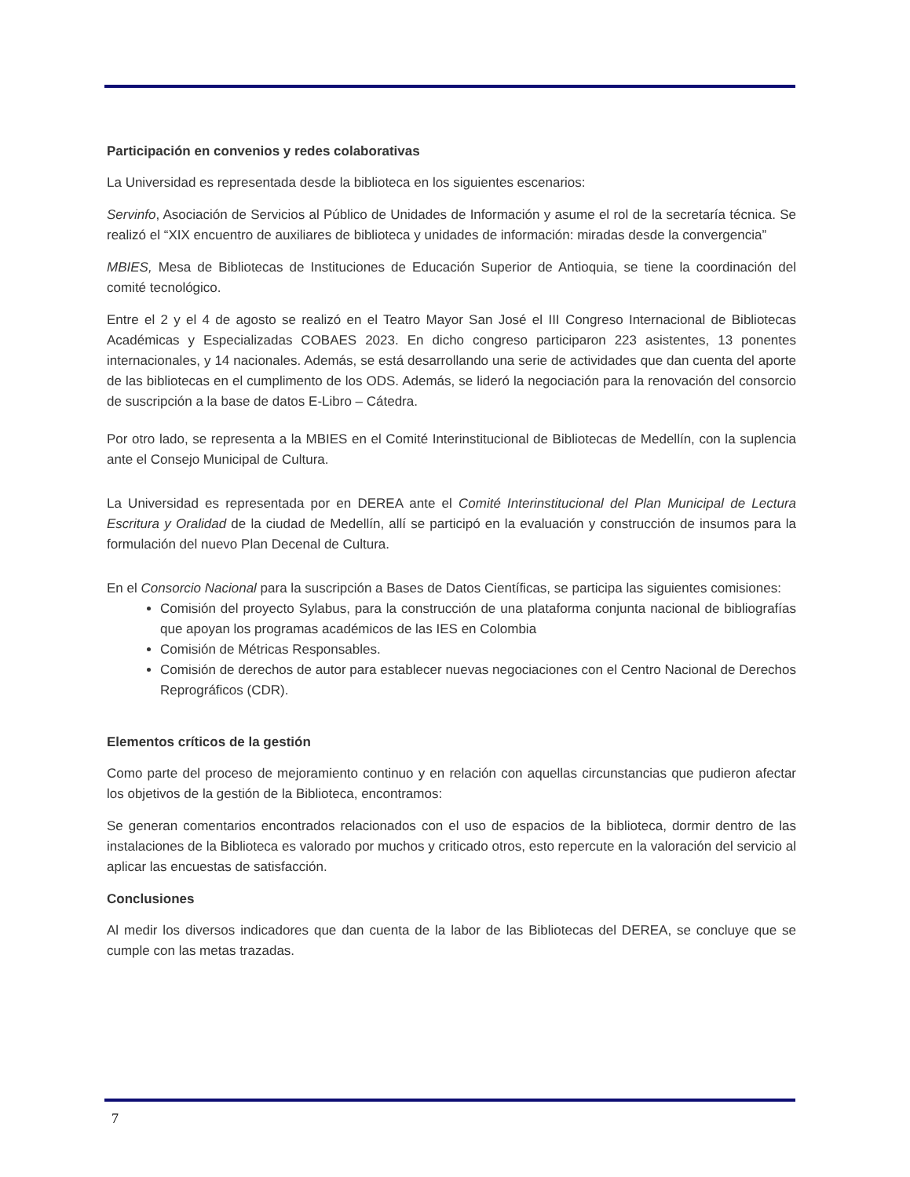Participación en convenios y redes colaborativas
La Universidad es representada desde la biblioteca en los siguientes escenarios:
Servinfo, Asociación de Servicios al Público de Unidades de Información y asume el rol de la secretaría técnica. Se realizó el “XIX encuentro de auxiliares de biblioteca y unidades de información: miradas desde la convergencia”
MBIES, Mesa de Bibliotecas de Instituciones de Educación Superior de Antioquia, se tiene la coordinación del comité tecnológico.
Entre el 2 y el 4 de agosto se realizó en el Teatro Mayor San José el III Congreso Internacional de Bibliotecas Académicas y Especializadas COBAES 2023. En dicho congreso participaron 223 asistentes, 13 ponentes internacionales, y 14 nacionales. Además, se está desarrollando una serie de actividades que dan cuenta del aporte de las bibliotecas en el cumplimento de los ODS. Además, se lideró la negociación para la renovación del consorcio de suscripción a la base de datos E-Libro – Cátedra.
Por otro lado, se representa a la MBIES en el Comité Interinstitucional de Bibliotecas de Medellín, con la suplencia ante el Consejo Municipal de Cultura.
La Universidad es representada por en DEREA ante el Comité Interinstitucional del Plan Municipal de Lectura Escritura y Oralidad de la ciudad de Medellín, allí se participó en la evaluación y construcción de insumos para la formulación del nuevo Plan Decenal de Cultura.
En el Consorcio Nacional para la suscripción a Bases de Datos Científicas, se participa las siguientes comisiones:
Comisión del proyecto Sylabus, para la construcción de una plataforma conjunta nacional de bibliografías que apoyan los programas académicos de las IES en Colombia
Comisión de Métricas Responsables.
Comisión de derechos de autor para establecer nuevas negociaciones con el Centro Nacional de Derechos Reprográficos (CDR).
Elementos críticos de la gestión
Como parte del proceso de mejoramiento continuo y en relación con aquellas circunstancias que pudieron afectar los objetivos de la gestión de la Biblioteca, encontramos:
Se generan comentarios encontrados relacionados con el uso de espacios de la biblioteca, dormir dentro de las instalaciones de la Biblioteca es valorado por muchos y criticado otros, esto repercute en la valoración del servicio al aplicar las encuestas de satisfacción.
Conclusiones
Al medir los diversos indicadores que dan cuenta de la labor de las Bibliotecas del DEREA, se concluye que se cumple con las metas trazadas.
7